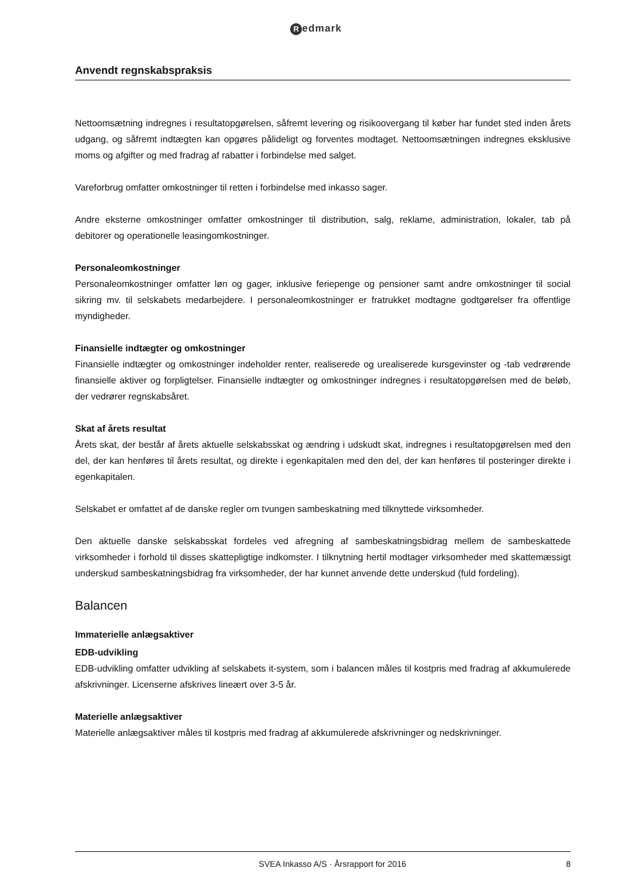Redmark
Anvendt regnskabspraksis
Nettoomsætning indregnes i resultatopgørelsen, såfremt levering og risikoovergang til køber har fundet sted inden årets udgang, og såfremt indtægten kan opgøres pålideligt og forventes modtaget. Nettoomsætningen indregnes eksklusive moms og afgifter og med fradrag af rabatter i forbindelse med salget.
Vareforbrug omfatter omkostninger til retten i forbindelse med inkasso sager.
Andre eksterne omkostninger omfatter omkostninger til distribution, salg, reklame, administration, lokaler, tab på debitorer og operationelle leasingomkostninger.
Personaleomkostninger
Personaleomkostninger omfatter løn og gager, inklusive feriepenge og pensioner samt andre omkostninger til social sikring mv. til selskabets medarbejdere. I personaleomkostninger er fratrukket modtagne godtgørelser fra offentlige myndigheder.
Finansielle indtægter og omkostninger
Finansielle indtægter og omkostninger indeholder renter, realiserede og urealiserede kursgevinster og -tab vedrørende finansielle aktiver og forpligtelser. Finansielle indtægter og omkostninger indregnes i resultatopgørelsen med de beløb, der vedrører regnskabsåret.
Skat af årets resultat
Årets skat, der består af årets aktuelle selskabsskat og ændring i udskudt skat, indregnes i resultatopgørelsen med den del, der kan henføres til årets resultat, og direkte i egenkapitalen med den del, der kan henføres til posteringer direkte i egenkapitalen.
Selskabet er omfattet af de danske regler om tvungen sambeskatning med tilknyttede virksomheder.
Den aktuelle danske selskabsskat fordeles ved afregning af sambeskatningsbidrag mellem de sambeskattede virksomheder i forhold til disses skattepligtige indkomster. I tilknytning hertil modtager virksomheder med skattemæssigt underskud sambeskatningsbidrag fra virksomheder, der har kunnet anvende dette underskud (fuld fordeling).
Balancen
Immaterielle anlægsaktiver
EDB-udvikling
EDB-udvikling omfatter udvikling af selskabets it-system, som i balancen måles til kostpris med fradrag af akkumulerede afskrivninger. Licenserne afskrives lineært over 3-5 år.
Materielle anlægsaktiver
Materielle anlægsaktiver måles til kostpris med fradrag af akkumulerede afskrivninger og nedskrivninger.
SVEA Inkasso A/S · Årsrapport for 2016 8